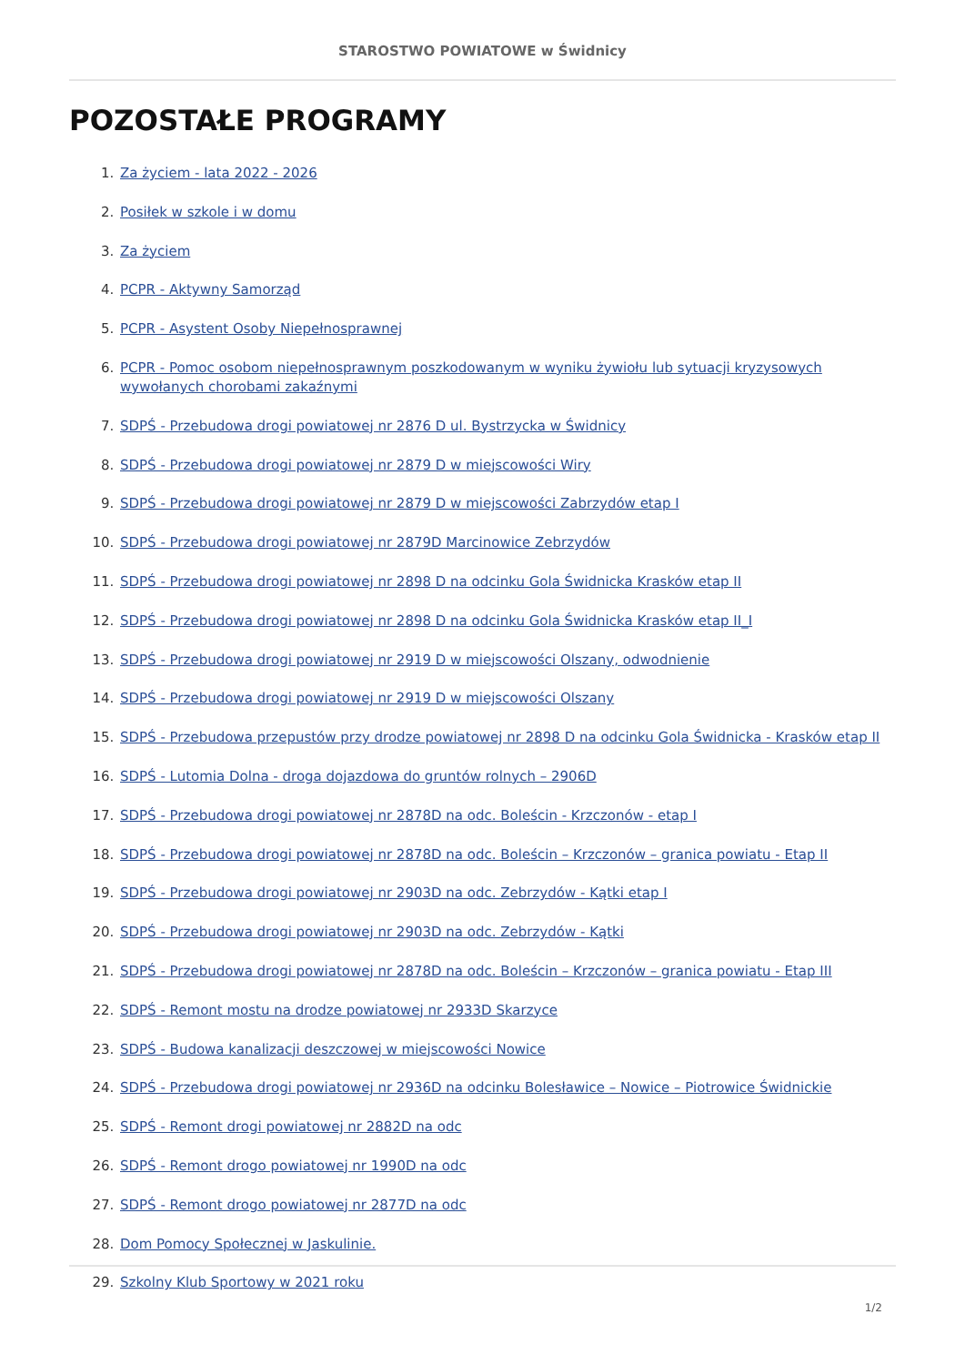STAROSTWO POWIATOWE w Świdnicy
POZOSTAŁE PROGRAMY
1. Za życiem - lata 2022 - 2026
2. Posiłek w szkole i w domu
3. Za życiem
4. PCPR - Aktywny Samorząd
5. PCPR - Asystent Osoby Niepełnosprawnej
6. PCPR - Pomoc osobom niepełnosprawnym poszkodowanym w wyniku żywiołu lub sytuacji kryzysowych wywołanych chorobami zakaźnymi
7. SDPŚ - Przebudowa drogi powiatowej nr 2876 D ul. Bystrzycka w Świdnicy
8. SDPŚ - Przebudowa drogi powiatowej nr 2879 D w miejscowości Wiry
9. SDPŚ - Przebudowa drogi powiatowej nr 2879 D w miejscowości Zabrzydów etap I
10. SDPŚ - Przebudowa drogi powiatowej nr 2879D Marcinowice Zebrzydów
11. SDPŚ - Przebudowa drogi powiatowej nr 2898 D na odcinku Gola Świdnicka Krasków etap II
12. SDPŚ - Przebudowa drogi powiatowej nr 2898 D na odcinku Gola Świdnicka Krasków etap II_I
13. SDPŚ - Przebudowa drogi powiatowej nr 2919 D w miejscowości Olszany, odwodnienie
14. SDPŚ - Przebudowa drogi powiatowej nr 2919 D w miejscowości Olszany
15. SDPŚ - Przebudowa przepustów przy drodze powiatowej nr 2898 D na odcinku Gola Świdnicka - Krasków etap II
16. SDPŚ - Lutomia Dolna - droga dojazdowa do gruntów rolnych – 2906D
17. SDPŚ - Przebudowa drogi powiatowej nr 2878D na odc. Boleścin - Krzczonów - etap I
18. SDPŚ - Przebudowa drogi powiatowej nr 2878D na odc. Boleścin – Krzczonów – granica powiatu - Etap II
19. SDPŚ - Przebudowa drogi powiatowej nr 2903D na odc. Zebrzydów - Kątki etap I
20. SDPŚ - Przebudowa drogi powiatowej nr 2903D na odc. Zebrzydów - Kątki
21. SDPŚ - Przebudowa drogi powiatowej nr 2878D na odc. Boleścin – Krzczonów – granica powiatu - Etap III
22. SDPŚ - Remont mostu na drodze powiatowej nr 2933D Skarzyce
23. SDPŚ - Budowa kanalizacji deszczowej w miejscowości Nowice
24. SDPŚ - Przebudowa drogi powiatowej nr 2936D na odcinku Bolesławice – Nowice – Piotrowice Świdnickie
25. SDPŚ - Remont drogi powiatowej nr 2882D na odc
26. SDPŚ - Remont drogo powiatowej nr 1990D na odc
27. SDPŚ - Remont drogo powiatowej nr 2877D na odc
28. Dom Pomocy Społecznej w Jaskulinie.
29. Szkolny Klub Sportowy w 2021 roku
1/2